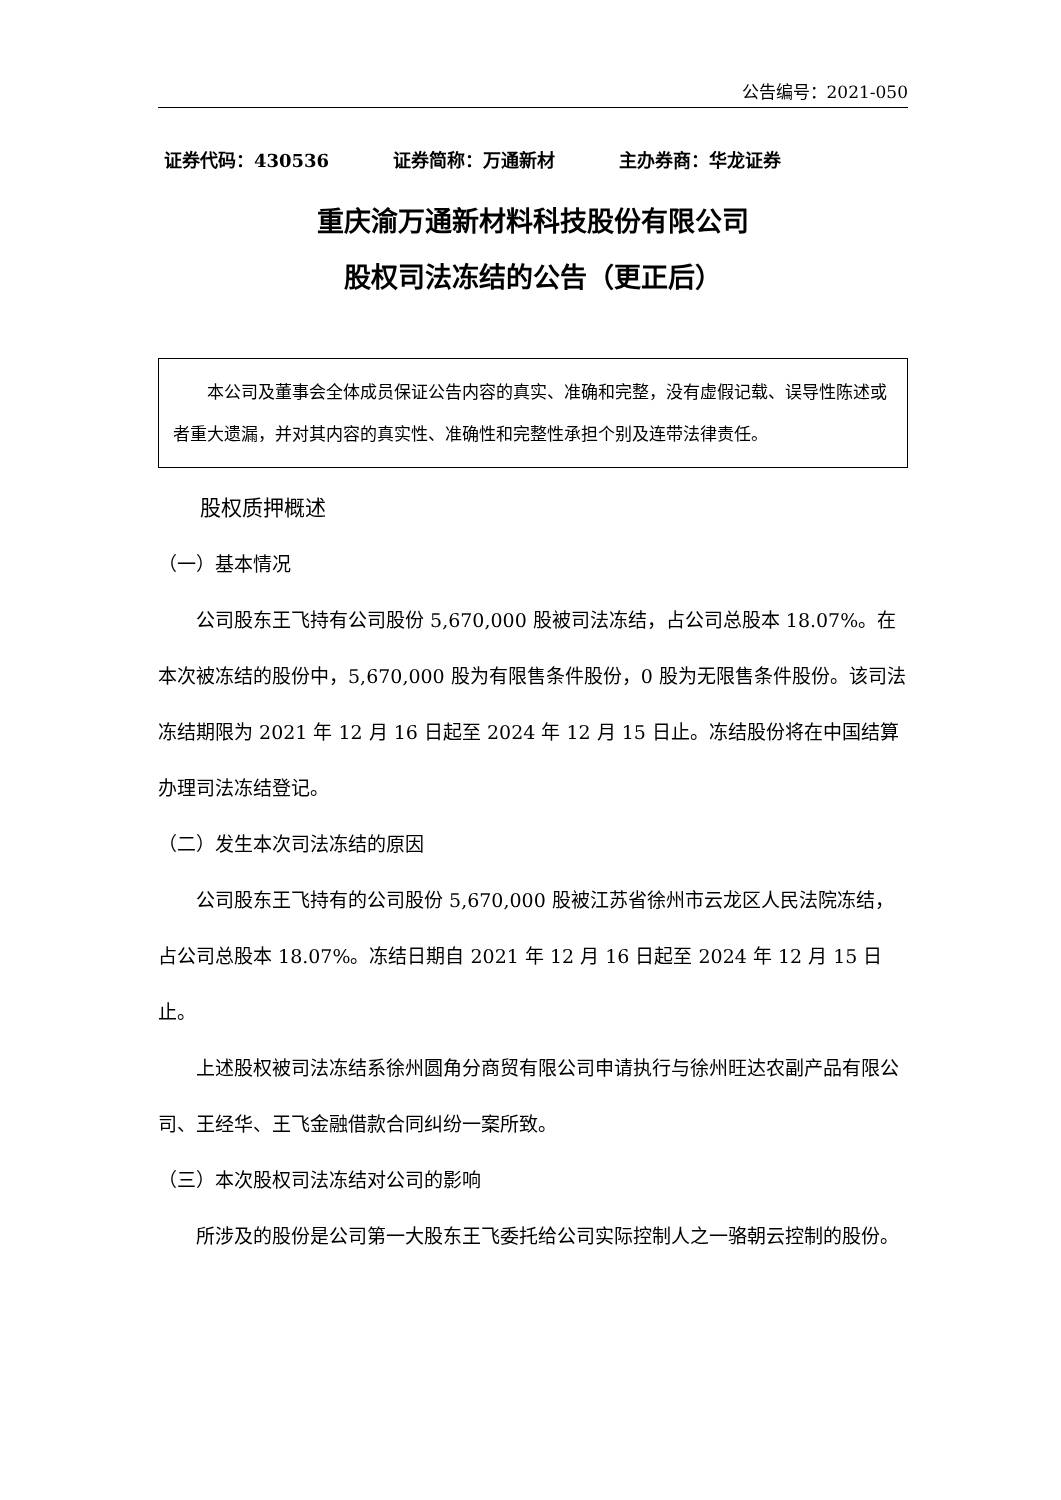公告编号：2021-050
证券代码：430536 证券简称：万通新材 主办券商：华龙证券
重庆渝万通新材料科技股份有限公司
股权司法冻结的公告（更正后）
本公司及董事会全体成员保证公告内容的真实、准确和完整，没有虚假记载、误导性陈述或者重大遗漏，并对其内容的真实性、准确性和完整性承担个别及连带法律责任。
股权质押概述
（一）基本情况
公司股东王飞持有公司股份 5,670,000 股被司法冻结，占公司总股本 18.07%。在本次被冻结的股份中，5,670,000 股为有限售条件股份，0 股为无限售条件股份。该司法冻结期限为 2021 年 12 月 16 日起至 2024 年 12 月 15 日止。冻结股份将在中国结算办理司法冻结登记。
（二）发生本次司法冻结的原因
公司股东王飞持有的公司股份 5,670,000 股被江苏省徐州市云龙区人民法院冻结，占公司总股本 18.07%。冻结日期自 2021 年 12 月 16 日起至 2024 年 12 月 15 日止。
上述股权被司法冻结系徐州圆角分商贸有限公司申请执行与徐州旺达农副产品有限公司、王经华、王飞金融借款合同纠纷一案所致。
（三）本次股权司法冻结对公司的影响
所涉及的股份是公司第一大股东王飞委托给公司实际控制人之一骆朝云控制的股份。